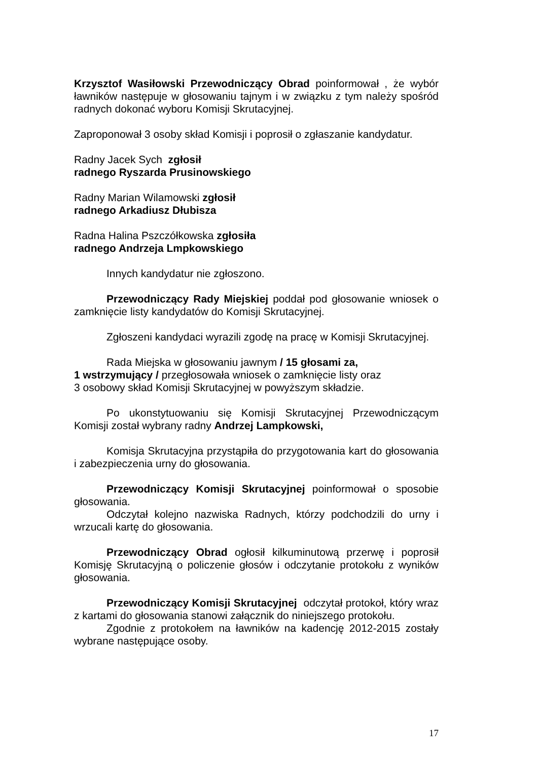Krzysztof Wasiłowski Przewodniczący Obrad poinformował , że wybór ławników następuje w głosowaniu tajnym i w związku z tym należy spośród radnych dokonać wyboru Komisji Skrutacyjnej.
Zaproponował 3 osoby skład Komisji i poprosił o zgłaszanie kandydatur.
Radny Jacek Sych zgłosił
radnego Ryszarda Prusinowskiego
Radny Marian Wilamowski zgłosił
radnego Arkadiusz Dłubisza
Radna Halina Pszczółkowska zgłosiła
radnego Andrzeja Lmpkowskiego
Innych kandydatur nie zgłoszono.
Przewodniczący Rady Miejskiej poddał pod głosowanie wniosek o zamknięcie listy kandydatów do Komisji Skrutacyjnej.
Zgłoszeni kandydaci wyrazili zgodę na pracę w Komisji Skrutacyjnej.
Rada Miejska w głosowaniu jawnym / 15 głosami za,
1 wstrzymujący / przegłosowała wniosek o zamknięcie listy oraz
3 osobowy skład Komisji Skrutacyjnej w powyższym składzie.
Po ukonstytuowaniu się Komisji Skrutacyjnej Przewodniczącym Komisji został wybrany radny Andrzej Lampkowski,
Komisja Skrutacyjna przystąpiła do przygotowania kart do głosowania i zabezpieczenia urny do głosowania.
Przewodniczący Komisji Skrutacyjnej poinformował o sposobie głosowania.
Odczytał kolejno nazwiska Radnych, którzy podchodzili do urny i wrzucali kartę do głosowania.
Przewodniczący Obrad ogłosił kilkuminutową przerwę i poprosił Komisję Skrutacyjną o policzenie głosów i odczytanie protokołu z wyników głosowania.
Przewodniczący Komisji Skrutacyjnej odczytał protokoł, który wraz z kartami do głosowania stanowi załącznik do niniejszego protokołu.
Zgodnie z protokołem na ławników na kadencję 2012-2015 zostały wybrane następujące osoby.
17